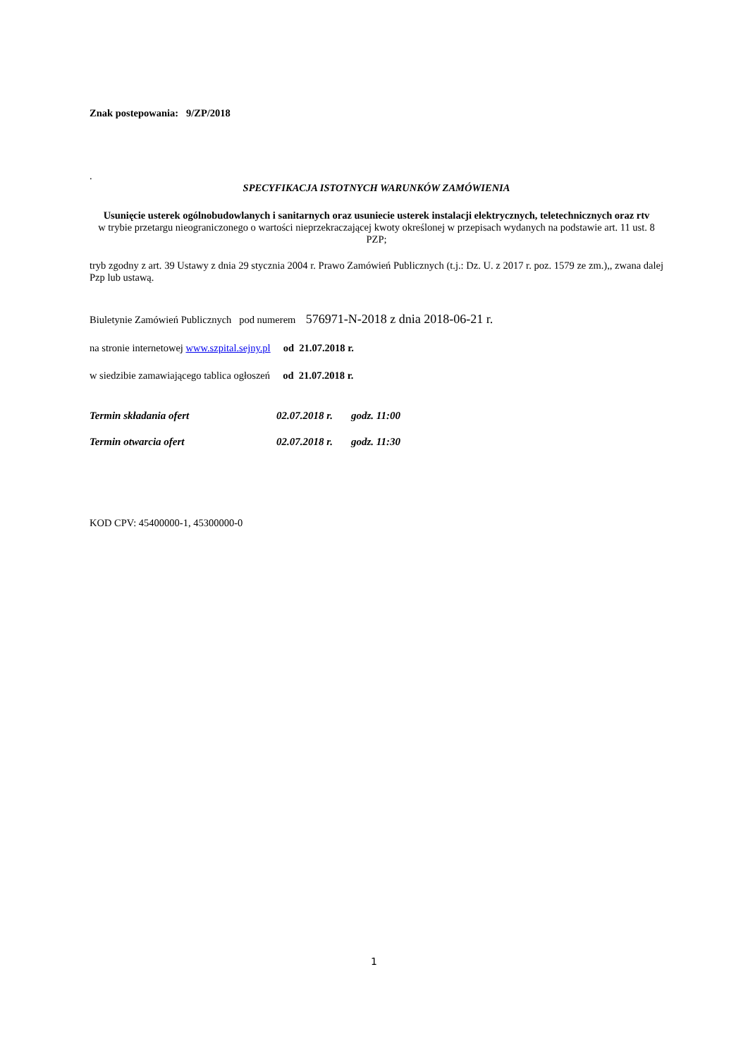Znak postepowania: 9/ZP/2018
.
SPECYFIKACJA ISTOTNYCH WARUNKÓW ZAMÓWIENIA
Usunięcie usterek ogólnobudowlanych i sanitarnych oraz usuniecie usterek instalacji elektrycznych, teletechnicznych oraz rtv
w trybie przetargu nieograniczonego o wartości nieprzekraczającej kwoty określonej w przepisach wydanych na podstawie art. 11 ust. 8 PZP;
tryb zgodny z art. 39 Ustawy z dnia 29 stycznia 2004 r. Prawo Zamówień Publicznych (t.j.: Dz. U. z 2017 r. poz. 1579 ze zm.),, zwana dalej Pzp lub ustawą.
Biuletynie Zamówień Publicznych pod numerem 576971-N-2018 z dnia 2018-06-21 r.
na stronie internetowej www.szpital.sejny.pl od 21.07.2018 r.
w siedzibie zamawiającego tablica ogłoszeń od 21.07.2018 r.
| Termin składania ofert | 02.07.2018 r. | godz. 11:00 |
| Termin otwarcia ofert | 02.07.2018 r. | godz. 11:30 |
KOD CPV: 45400000-1, 45300000-0
1